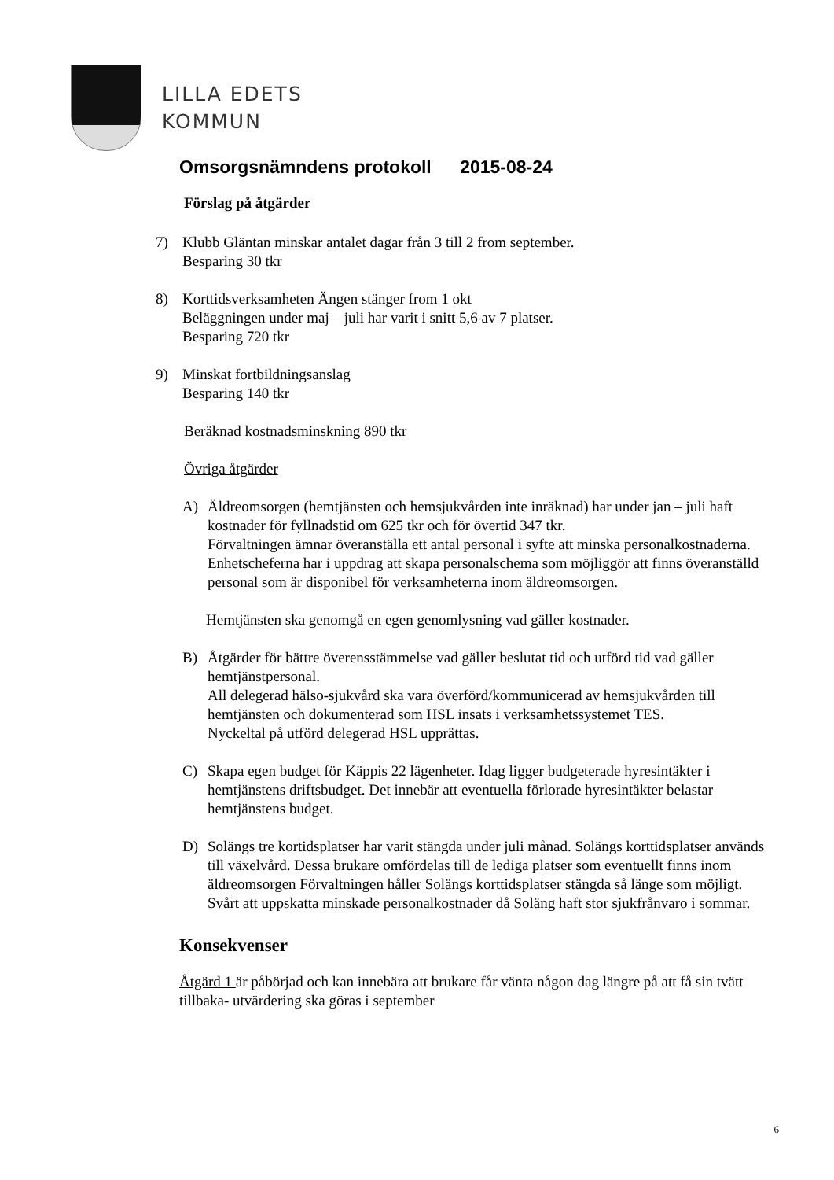LILLA EDETS
KOMMUN
Omsorgsnämndens protokoll 2015-08-24
Förslag på åtgärder
7) Klubb Gläntan minskar antalet dagar från 3 till 2 from september.
Besparing 30 tkr
8) Korttidsverksamheten Ängen stänger from 1 okt
Beläggningen under maj – juli har varit i snitt 5,6 av 7 platser.
Besparing 720 tkr
9) Minskat fortbildningsanslag
Besparing 140 tkr
Beräknad kostnadsminskning 890 tkr
Övriga åtgärder
A) Äldreomsorgen (hemtjänsten och hemsjukvården inte inräknad) har under jan – juli haft kostnader för fyllnadstid om 625 tkr och för övertid 347 tkr.
Förvaltningen ämnar överanställa ett antal personal i syfte att minska personalkostnaderna. Enhetscheferna har i uppdrag att skapa personalschema som möjliggör att finns överanställd personal som är disponibel för verksamheterna inom äldreomsorgen.
Hemtjänsten ska genomgå en egen genomlysning vad gäller kostnader.
B) Åtgärder för bättre överensstämmelse vad gäller beslutat tid och utförd tid vad gäller hemtjänstpersonal.
All delegerad hälso-sjukvård ska vara överförd/kommunicerad av hemsjukvården till hemtjänsten och dokumenterad som HSL insats i verksamhetssystemet TES.
Nyckeltal på utförd delegerad HSL upprättas.
C) Skapa egen budget för Käppis 22 lägenheter. Idag ligger budgeterade hyresintäkter i hemtjänstens driftsbudget. Det innebär att eventuella förlorade hyresintäkter belastar hemtjänstens budget.
D) Solängs tre kortidsplatser har varit stängda under juli månad. Solängs korttidsplatser används till växelvård. Dessa brukare omfördelas till de lediga platser som eventuellt finns inom äldreomsorgen Förvaltningen håller Solängs korttidsplatser stängda så länge som möjligt. Svårt att uppskatta minskade personalkostnader då Soläng haft stor sjukfrånvaro i sommar.
Konsekvenser
Åtgärd 1 är påbörjad och kan innebära att brukare får vänta någon dag längre på att få sin tvätt tillbaka- utvärdering ska göras i september
6